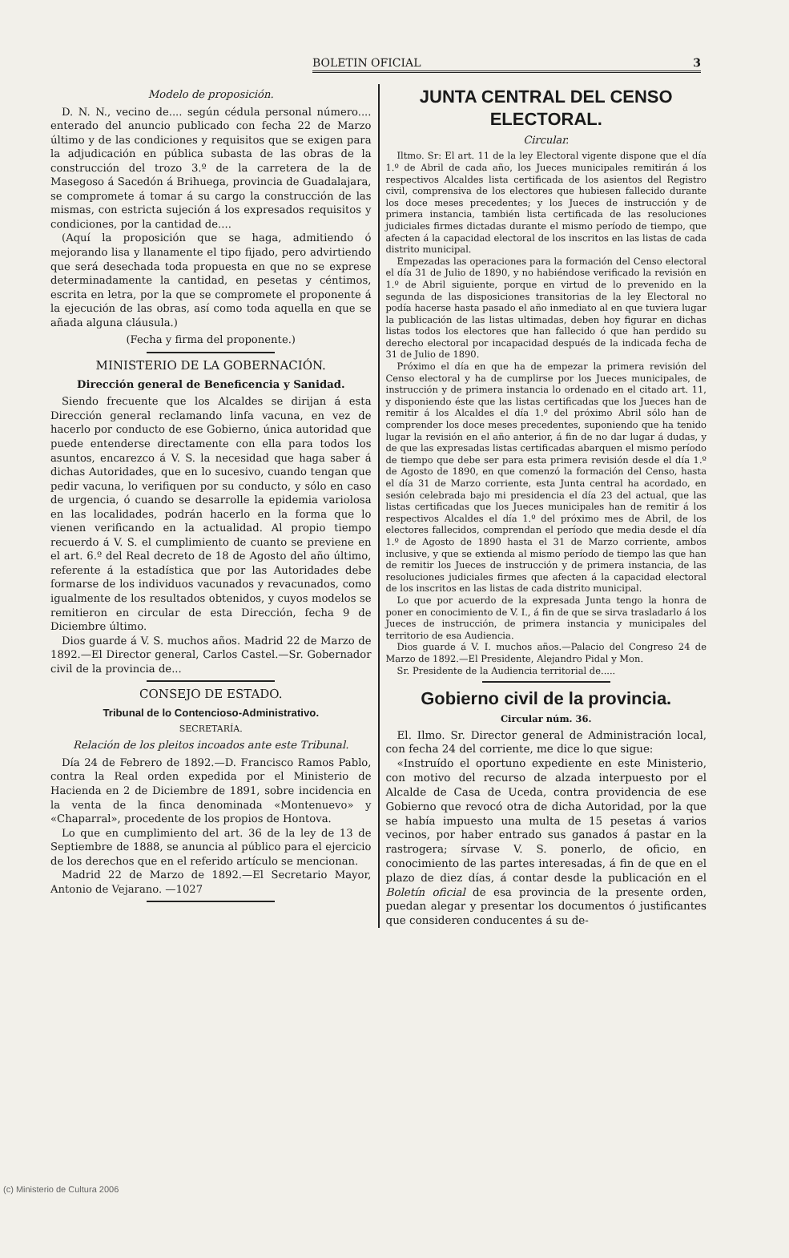BOLETIN OFICIAL 3
Modelo de proposición.
D. N. N., vecino de.... según cédula personal número.... enterado del anuncio publicado con fecha 22 de Marzo último y de las condiciones y requisitos que se exigen para la adjudicación en pública subasta de las obras de la construcción del trozo 3.º de la carretera de la de Masegoso á Sacedón á Brihuega, provincia de Guadalajara, se compromete á tomar á su cargo la construcción de las mismas, con estricta sujeción á los expresados requisitos y condiciones, por la cantidad de....
(Aquí la proposición que se haga, admitiendo ó mejorando lisa y llanamente el tipo fijado, pero advirtiendo que será desechada toda propuesta en que no se exprese determinadamente la cantidad, en pesetas y céntimos, escrita en letra, por la que se compromete el proponente á la ejecución de las obras, así como toda aquella en que se añada alguna cláusula.)
(Fecha y firma del proponente.)
MINISTERIO DE LA GOBERNACIÓN.
Dirección general de Beneficencia y Sanidad.
Siendo frecuente que los Alcaldes se dirijan á esta Dirección general reclamando linfa vacuna, en vez de hacerlo por conducto de ese Gobierno, única autoridad que puede entenderse directamente con ella para todos los asuntos, encarezco á V. S. la necesidad que haga saber á dichas Autoridades, que en lo sucesivo, cuando tengan que pedir vacuna, lo verifiquen por su conducto, y sólo en caso de urgencia, ó cuando se desarrolle la epidemia variolosa en las localidades, podrán hacerlo en la forma que lo vienen verificando en la actualidad. Al propio tiempo recuerdo á V. S. el cumplimiento de cuanto se previene en el art. 6.º del Real decreto de 18 de Agosto del año último, referente á la estadística que por las Autoridades debe formarse de los individuos vacunados y revacunados, como igualmente de los resultados obtenidos, y cuyos modelos se remitieron en circular de esta Dirección, fecha 9 de Diciembre último.
Dios guarde á V. S. muchos años. Madrid 22 de Marzo de 1892.—El Director general, Carlos Castel.—Sr. Gobernador civil de la provincia de...
CONSEJO DE ESTADO.
Tribunal de lo Contencioso-Administrativo.
SECRETARÍA.
Relación de los pleitos incoados ante este Tribunal.
Día 24 de Febrero de 1892.—D. Francisco Ramos Pablo, contra la Real orden expedida por el Ministerio de Hacienda en 2 de Diciembre de 1891, sobre incidencia en la venta de la finca denominada «Montenuevo» y «Chaparral», procedente de los propios de Hontova.
Lo que en cumplimiento del art. 36 de la ley de 13 de Septiembre de 1888, se anuncia al público para el ejercicio de los derechos que en el referido artículo se mencionan.
Madrid 22 de Marzo de 1892.—El Secretario Mayor, Antonio de Vejarano. —1027
JUNTA CENTRAL DEL CENSO ELECTORAL.
Circular.
Iltmo. Sr: El art. 11 de la ley Electoral vigente dispone que el día 1.º de Abril de cada año, los Jueces municipales remitirán á los respectivos Alcaldes lista certificada de los asientos del Registro civil, comprensiva de los electores que hubiesen fallecido durante los doce meses precedentes; y los Jueces de instrucción y de primera instancia, también lista certificada de las resoluciones judiciales firmes dictadas durante el mismo período de tiempo, que afecten á la capacidad electoral de los inscritos en las listas de cada distrito municipal.
Empezadas las operaciones para la formación del Censo electoral el día 31 de Julio de 1890, y no habiéndose verificado la revisión en 1.º de Abril siguiente, porque en virtud de lo prevenido en la segunda de las disposiciones transitorias de la ley Electoral no podía hacerse hasta pasado el año inmediato al en que tuviera lugar la publicación de las listas ultimadas, deben hoy figurar en dichas listas todos los electores que han fallecido ó que han perdido su derecho electoral por incapacidad después de la indicada fecha de 31 de Julio de 1890.
Próximo el día en que ha de empezar la primera revisión del Censo electoral y ha de cumplirse por los Jueces municipales, de instrucción y de primera instancia lo ordenado en el citado art. 11, y disponiendo éste que las listas certificadas que los Jueces han de remitir á los Alcaldes el día 1.º del próximo Abril sólo han de comprender los doce meses precedentes, suponiendo que ha tenido lugar la revisión en el año anterior, á fin de no dar lugar á dudas, y de que las expresadas listas certificadas abarquen el mismo período de tiempo que debe ser para esta primera revisión desde el día 1.º de Agosto de 1890, en que comenzó la formación del Censo, hasta el día 31 de Marzo corriente, esta Junta central ha acordado, en sesión celebrada bajo mi presidencia el día 23 del actual, que las listas certificadas que los Jueces municipales han de remitir á los respectivos Alcaldes el día 1.º del próximo mes de Abril, de los electores fallecidos, comprendan el período que media desde el día 1.º de Agosto de 1890 hasta el 31 de Marzo corriente, ambos inclusive, y que se extienda al mismo período de tiempo las que han de remitir los Jueces de instrucción y de primera instancia, de las resoluciones judiciales firmes que afecten á la capacidad electoral de los inscritos en las listas de cada distrito municipal.
Lo que por acuerdo de la expresada Junta tengo la honra de poner en conocimiento de V. I., á fin de que se sirva trasladarlo á los Jueces de instrucción, de primera instancia y municipales del territorio de esa Audiencia.
Dios guarde á V. I. muchos años.—Palacio del Congreso 24 de Marzo de 1892.—El Presidente, Alejandro Pidal y Mon.
Sr. Presidente de la Audiencia territorial de.....
Gobierno civil de la provincia.
Circular núm. 36.
El. Ilmo. Sr. Director general de Administración local, con fecha 24 del corriente, me dice lo que sigue:
«Instruído el oportuno expediente en este Ministerio, con motivo del recurso de alzada interpuesto por el Alcalde de Casa de Uceda, contra providencia de ese Gobierno que revocó otra de dicha Autoridad, por la que se había impuesto una multa de 15 pesetas á varios vecinos, por haber entrado sus ganados á pastar en la rastrogera; sírvase V. S. ponerlo, de oficio, en conocimiento de las partes interesadas, á fin de que en el plazo de diez días, á contar desde la publicación en el Boletín oficial de esa provincia de la presente orden, puedan alegar y presentar los documentos ó justificantes que consideren conducentes á su de-
(c) Ministerio de Cultura 2006